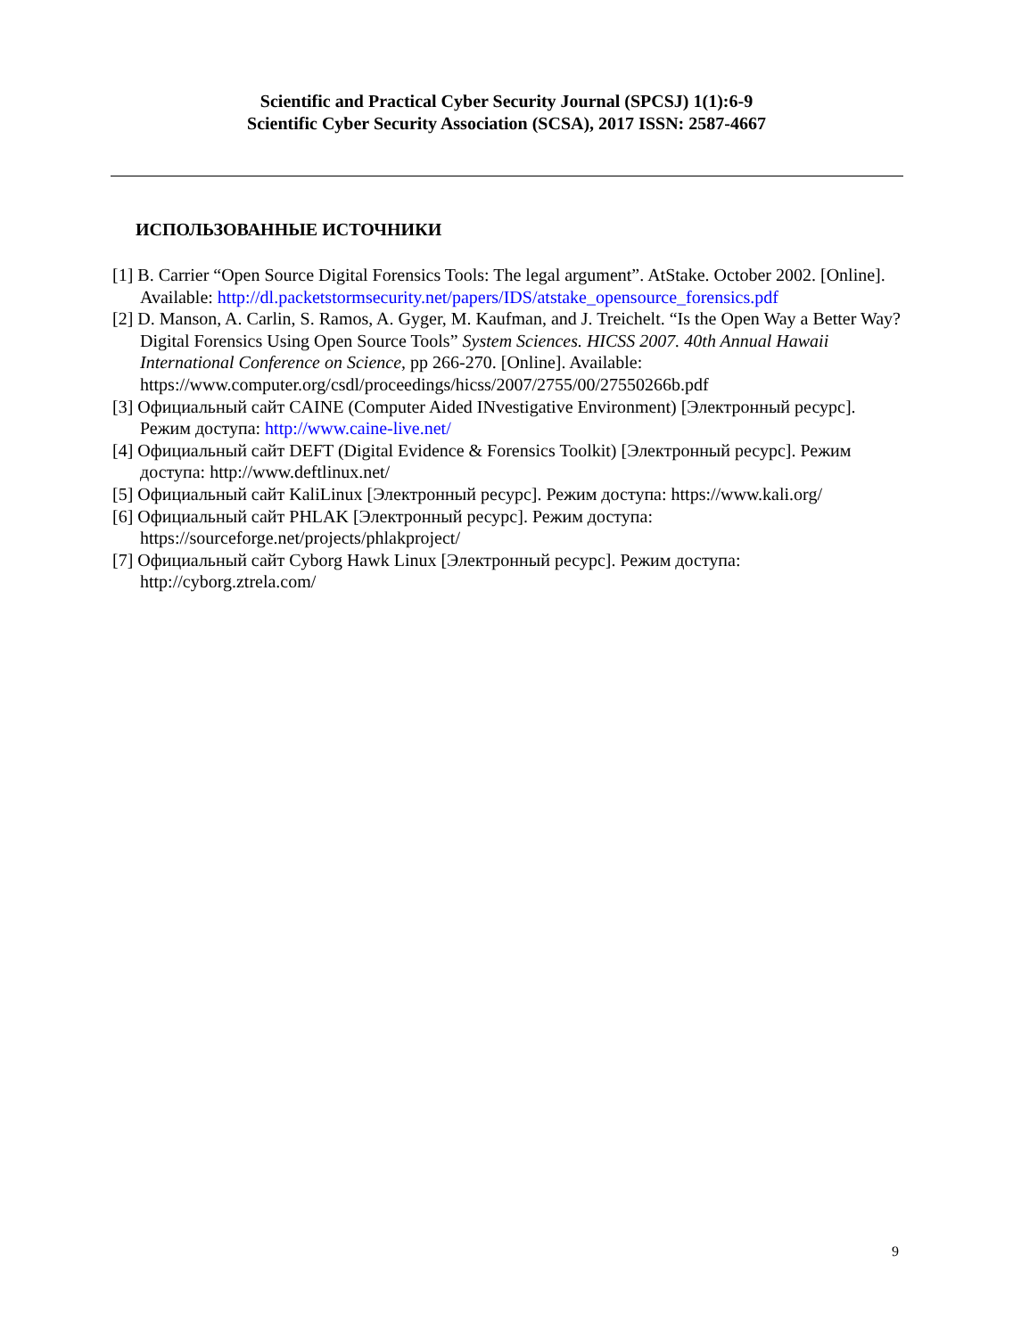Scientific and Practical Cyber Security Journal (SPCSJ) 1(1):6-9
Scientific Cyber Security Association (SCSA), 2017 ISSN: 2587-4667
ИСПОЛЬЗОВАННЫЕ ИСТОЧНИКИ
[1] B. Carrier “Open Source Digital Forensics Tools: The legal argument”. AtStake. October 2002. [Online]. Available: http://dl.packetstormsecurity.net/papers/IDS/atstake_opensource_forensics.pdf
[2] D. Manson, A. Carlin, S. Ramos, A. Gyger, M. Kaufman, and J. Treichelt. “Is the Open Way a Better Way? Digital Forensics Using Open Source Tools” System Sciences. HICSS 2007. 40th Annual Hawaii International Conference on Science, pp 266-270. [Online]. Available: https://www.computer.org/csdl/proceedings/hicss/2007/2755/00/27550266b.pdf
[3] Официальный сайт CAINE (Computer Aided INvestigative Environment) [Электронный ресурс]. Режим доступа: http://www.caine-live.net/
[4] Официальный сайт DEFT (Digital Evidence & Forensics Toolkit) [Электронный ресурс]. Режим доступа: http://www.deftlinux.net/
[5] Официальный сайт KaliLinux [Электронный ресурс]. Режим доступа: https://www.kali.org/
[6] Официальный сайт PHLAK [Электронный ресурс]. Режим доступа: https://sourceforge.net/projects/phlakproject/
[7] Официальный сайт Cyborg Hawk Linux [Электронный ресурс]. Режим доступа: http://cyborg.ztrela.com/
9